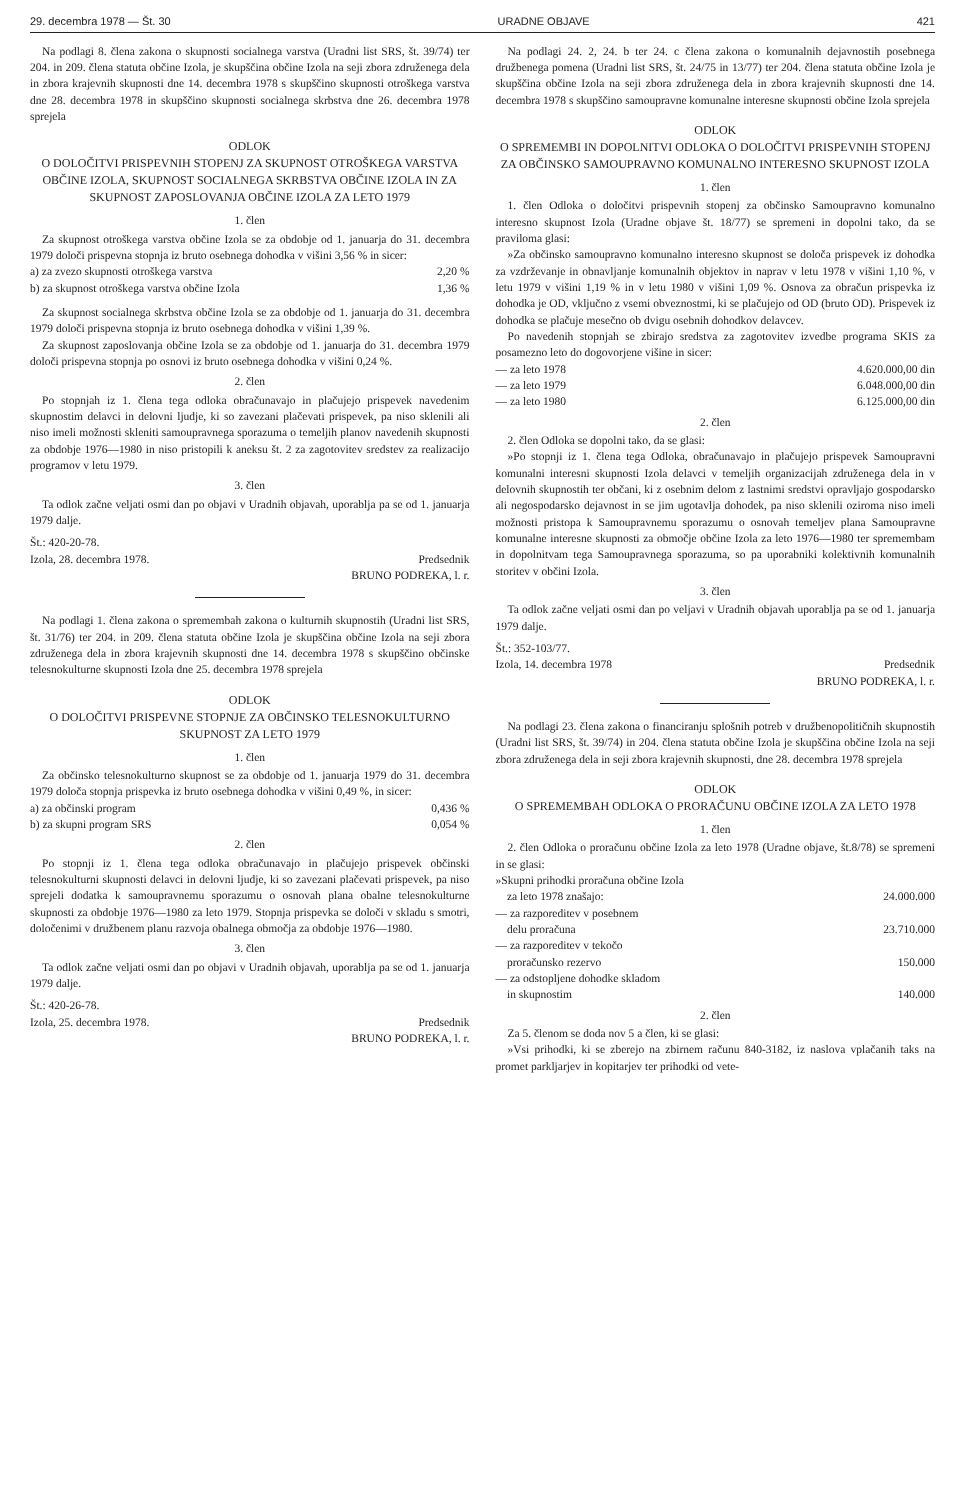29. decembra 1978 — Št. 30 URADNE OBJAVE 421
Na podlagi 8. člena zakona o skupnosti socialnega varstva (Uradni list SRS, št. 39/74) ter 204. in 209. člena statuta občine Izola, je skupščina občine Izola na seji zbora združenega dela in zbora krajevnih skupnosti dne 14. decembra 1978 s skupščino skupnosti otroškega varstva dne 28. decembra 1978 in skupščino skupnosti socialnega skrbstva dne 26. decembra 1978 sprejela
ODLOK
O DOLOČITVI PRISPEVNIH STOPENJ ZA SKUPNOST OTROŠKEGA VARSTVA OBČINE IZOLA, SKUPNOST SOCIALNEGA SKRBSTVA OBČINE IZOLA IN ZA SKUPNOST ZAPOSLOVANJA OBČINE IZOLA ZA LETO 1979
1. člen
Za skupnost otroškega varstva občine Izola se za obdobje od 1. januarja do 31. decembra 1979 določi prispevna stopnja iz bruto osebnega dohodka v višini 3,56 % in sicer:
a) za zvezo skupnosti otroškega varstva 2,20 %
b) za skupnost otroškega varstva občine Izola 1,36 %
Za skupnost socialnega skrbstva občine Izola se za obdobje od 1. januarja do 31. decembra 1979 določi prispevna stopnja iz bruto osebnega dohodka v višini 1,39 %.
Za skupnost zaposlovanja občine Izola se za obdobje od 1. januarja do 31. decembra 1979 določi prispevna stopnja po osnovi iz bruto osebnega dohodka v višini 0,24 %.
2. člen
Po stopnjah iz 1. člena tega odloka obračunavajo in plačujejo prispevek navedenim skupnostim delavci in delovni ljudje, ki so zavezani plačevati prispevek, pa niso sklenili ali niso imeli možnosti skleniti samoupravnega sporazuma o temeljih planov navedenih skupnosti za obdobje 1976—1980 in niso pristopili k aneksu št. 2 za zagotovitev sredstev za realizacijo programov v letu 1979.
3. člen
Ta odlok začne veljati osmi dan po objavi v Uradnih objavah, uporablja pa se od 1. januarja 1979 dalje.
Št.: 420-20-78.
Izola, 28. decembra 1978. Predsednik
BRUNO PODREKA, l. r.
Na podlagi 1. člena zakona o spremembah zakona o kulturnih skupnostih (Uradni list SRS, št. 31/76) ter 204. in 209. člena statuta občine Izola je skupščina občine Izola na seji zbora združenega dela in zbora krajevnih skupnosti dne 14. decembra 1978 s skupščino občinske telesnokulturne skupnosti Izola dne 25. decembra 1978 sprejela
ODLOK
O DOLOČITVI PRISPEVNE STOPNJE ZA OBČINSKO TELESNOKULTURNO SKUPNOST ZA LETO 1979
1. člen
Za občinsko telesnokulturno skupnost se za obdobje od 1. januarja 1979 do 31. decembra 1979 določa stopnja prispevka iz bruto osebnega dohodka v višini 0,49 %, in sicer:
a) za občinski program 0,436 %
b) za skupni program SRS 0,054 %
2. člen
Po stopnji iz 1. člena tega odloka obračunavajo in plačujejo prispevek občinski telesnokulturni skupnosti delavci in delovni ljudje, ki so zavezani plačevati prispevek, pa niso sprejeli dodatka k samoupravnemu sporazumu o osnovah plana obalne telesnokulturne skupnosti za obdobje 1976—1980 za leto 1979. Stopnja prispevka se določi v skladu s smotri, določenimi v družbenem planu razvoja obalnega območja za obdobje 1976—1980.
3. člen
Ta odlok začne veljati osmi dan po objavi v Uradnih objavah, uporablja pa se od 1. januarja 1979 dalje.
Št.: 420-26-78.
Izola, 25. decembra 1978. Predsednik
BRUNO PODREKA, l. r.
Na podlagi 24. 2, 24. b ter 24. c člena zakona o komunalnih dejavnostih posebnega družbenega pomena (Uradni list SRS, št. 24/75 in 13/77) ter 204. člena statuta občine Izola je skupščina občine Izola na seji zbora združenega dela in zbora krajevnih skupnosti dne 14. decembra 1978 s skupščino samoupravne komunalne interesne skupnosti občine Izola sprejela
ODLOK
O SPREMEMBI IN DOPOLNITVI ODLOKA O DOLOČITVI PRISPEVNIH STOPENJ ZA OBČINSKO SAMOUPRAVNO KOMUNALNO INTERESNO SKUPNOST IZOLA
1. člen
1. člen Odloka o določitvi prispevnih stopenj za občinsko Samoupravno komunalno interesno skupnost Izola (Uradne objave št. 18/77) se spremeni in dopolni tako, da se praviloma glasi:
»Za občinsko samoupravno komunalno interesno skupnost se določa prispevek iz dohodka za vzdrževanje in obnavljanje komunalnih objektov in naprav v letu 1978 v višini 1,10 %, v letu 1979 v višini 1,19 % in v letu 1980 v višini 1,09 %. Osnova za obračun prispevka iz dohodka je OD, vključno z vsemi obveznostmi, ki se plačujejo od OD (bruto OD). Prispevek iz dohodka se plačuje mesečno ob dvigu osebnih dohodkov delavcev.
Po navedenih stopnjah se zbirajo sredstva za zagotovitev izvedbe programa SKIS za posamezno leto do dogovorjene višine in sicer:
— za leto 1978 4.620.000,00 din
— za leto 1979 6.048.000,00 din
— za leto 1980 6.125.000,00 din
2. člen
2. člen Odloka se dopolni tako, da se glasi:
»Po stopnji iz 1. člena tega Odloka, obračunavajo in plačujejo prispevek Samoupravni komunalni interesni skupnosti Izola delavci v temeljih organizacijah združenega dela in v delovnih skupnostih ter občani, ki z osebnim delom z lastnimi sredstvi opravljajo gospodarsko ali negospodarsko dejavnost in se jim ugotavlja dohodek, pa niso sklenili oziroma niso imeli možnosti pristopa k Samoupravnemu sporazumu o osnovah temeljev plana Samoupravne komunalne interesne skupnosti za območje občine Izola za leto 1976—1980 ter spremembam in dopolnitvam tega Samoupravnega sporazuma, so pa uporabniki kolektivnih komunalnih storitev v občini Izola.
3. člen
Ta odlok začne veljati osmi dan po veljavi v Uradnih objavah uporablja pa se od 1. januarja 1979 dalje.
Št.: 352-103/77.
Izola, 14. decembra 1978 Predsednik
BRUNO PODREKA, l. r.
Na podlagi 23. člena zakona o financiranju splošnih potreb v družbenopolitičnih skupnostih (Uradni list SRS, št. 39/74) in 204. člena statuta občine Izola je skupščina občine Izola na seji zbora združenega dela in seji zbora krajevnih skupnosti, dne 28. decembra 1978 sprejela
ODLOK
O SPREMEMBAH ODLOKA O PRORAČUNU OBČINE IZOLA ZA LETO 1978
1. člen
2. člen Odloka o proračunu občine Izola za leto 1978 (Uradne objave, št.8/78) se spremeni in se glasi:
»Skupni prihodki proračuna občine Izola
za leto 1978 znašajo: 24.000.000
— za razporeditev v posebnem
delu proračuna 23.710.000
— za razporeditev v tekočo
proračunsko rezervo 150.000
— za odstopljene dohodke skladom
in skupnostim 140.000
2. člen
Za 5. členom se doda nov 5 a člen, ki se glasi:
»Vsi prihodki, ki se zberejo na zbirnem računu 840-3182, iz naslova vplačanih taks na promet parkljarjev in kopitarjev ter prihodki od vete-